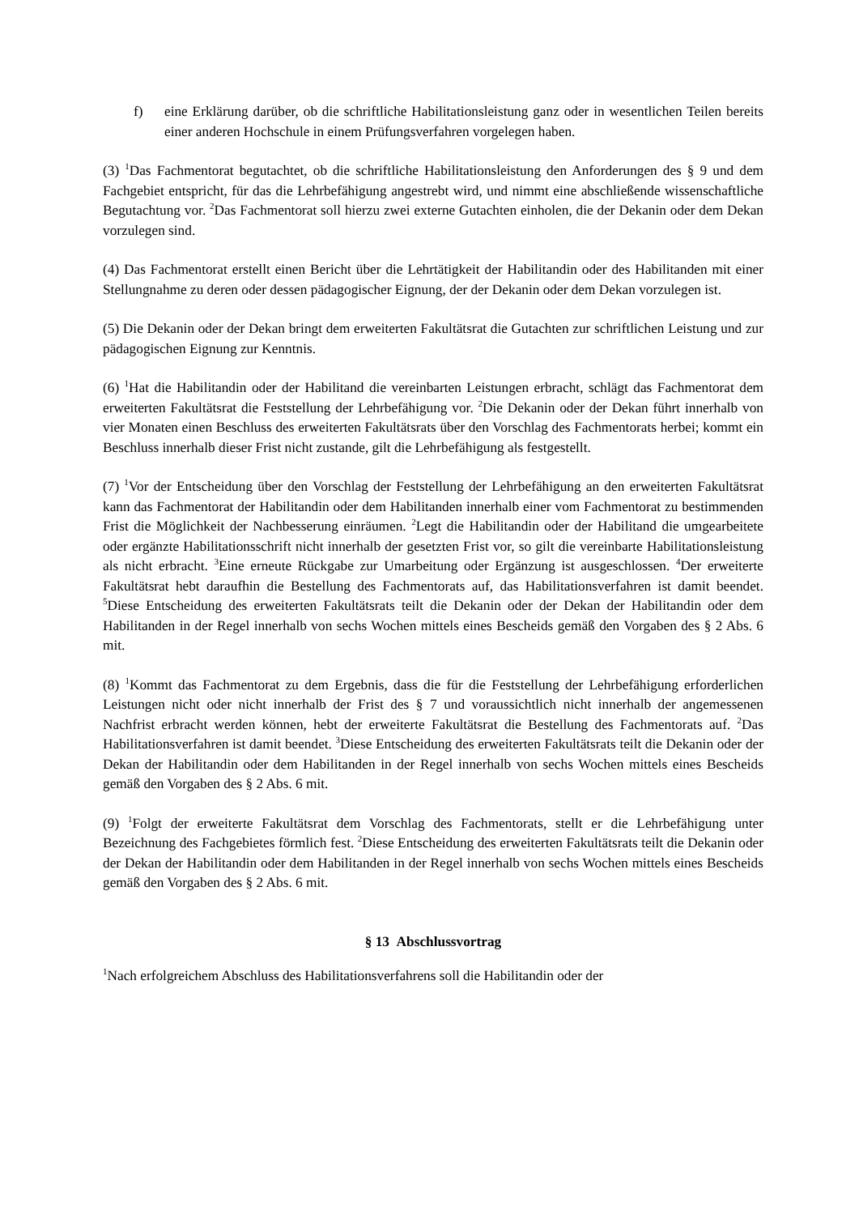f) eine Erklärung darüber, ob die schriftliche Habilitationsleistung ganz oder in wesentlichen Teilen bereits einer anderen Hochschule in einem Prüfungsverfahren vorgelegen haben.
(3) <sup>1</sup>Das Fachmentorat begutachtet, ob die schriftliche Habilitationsleistung den Anforderungen des § 9 und dem Fachgebiet entspricht, für das die Lehrbefähigung angestrebt wird, und nimmt eine abschließende wissenschaftliche Begutachtung vor. <sup>2</sup>Das Fachmentorat soll hierzu zwei externe Gutachten einholen, die der Dekanin oder dem Dekan vorzulegen sind.
(4) Das Fachmentorat erstellt einen Bericht über die Lehrtätigkeit der Habilitandin oder des Habilitanden mit einer Stellungnahme zu deren oder dessen pädagogischer Eignung, der der Dekanin oder dem Dekan vorzulegen ist.
(5) Die Dekanin oder der Dekan bringt dem erweiterten Fakultätsrat die Gutachten zur schriftlichen Leistung und zur pädagogischen Eignung zur Kenntnis.
(6) <sup>1</sup>Hat die Habilitandin oder der Habilitand die vereinbarten Leistungen erbracht, schlägt das Fachmentorat dem erweiterten Fakultätsrat die Feststellung der Lehrbefähigung vor. <sup>2</sup>Die Dekanin oder der Dekan führt innerhalb von vier Monaten einen Beschluss des erweiterten Fakultätsrats über den Vorschlag des Fachmentorats herbei; kommt ein Beschluss innerhalb dieser Frist nicht zustande, gilt die Lehrbefähigung als festgestellt.
(7) <sup>1</sup>Vor der Entscheidung über den Vorschlag der Feststellung der Lehrbefähigung an den erweiterten Fakultätsrat kann das Fachmentorat der Habilitandin oder dem Habilitanden innerhalb einer vom Fachmentorat zu bestimmenden Frist die Möglichkeit der Nachbesserung einräumen. <sup>2</sup>Legt die Habilitandin oder der Habilitand die umgearbeitete oder ergänzte Habilitationsschrift nicht innerhalb der gesetzten Frist vor, so gilt die vereinbarte Habilitationsleistung als nicht erbracht. <sup>3</sup>Eine erneute Rückgabe zur Umarbeitung oder Ergänzung ist ausgeschlossen. <sup>4</sup>Der erweiterte Fakultätsrat hebt daraufhin die Bestellung des Fachmentorats auf, das Habilitationsverfahren ist damit beendet. <sup>5</sup>Diese Entscheidung des erweiterten Fakultätsrats teilt die Dekanin oder der Dekan der Habilitandin oder dem Habilitanden in der Regel innerhalb von sechs Wochen mittels eines Bescheids gemäß den Vorgaben des § 2 Abs. 6 mit.
(8) <sup>1</sup>Kommt das Fachmentorat zu dem Ergebnis, dass die für die Feststellung der Lehrbefähigung erforderlichen Leistungen nicht oder nicht innerhalb der Frist des § 7 und voraussichtlich nicht innerhalb der angemessenen Nachfrist erbracht werden können, hebt der erweiterte Fakultätsrat die Bestellung des Fachmentorats auf. <sup>2</sup>Das Habilitationsverfahren ist damit beendet. <sup>3</sup>Diese Entscheidung des erweiterten Fakultätsrats teilt die Dekanin oder der Dekan der Habilitandin oder dem Habilitanden in der Regel innerhalb von sechs Wochen mittels eines Bescheids gemäß den Vorgaben des § 2 Abs. 6 mit.
(9) <sup>1</sup>Folgt der erweiterte Fakultätsrat dem Vorschlag des Fachmentorats, stellt er die Lehrbefähigung unter Bezeichnung des Fachgebietes förmlich fest. <sup>2</sup>Diese Entscheidung des erweiterten Fakultätsrats teilt die Dekanin oder der Dekan der Habilitandin oder dem Habilitanden in der Regel innerhalb von sechs Wochen mittels eines Bescheids gemäß den Vorgaben des § 2 Abs. 6 mit.
§ 13 Abschlussvortrag
<sup>1</sup> Nach erfolgreichem Abschluss des Habilitationsverfahrens soll die Habilitandin oder der